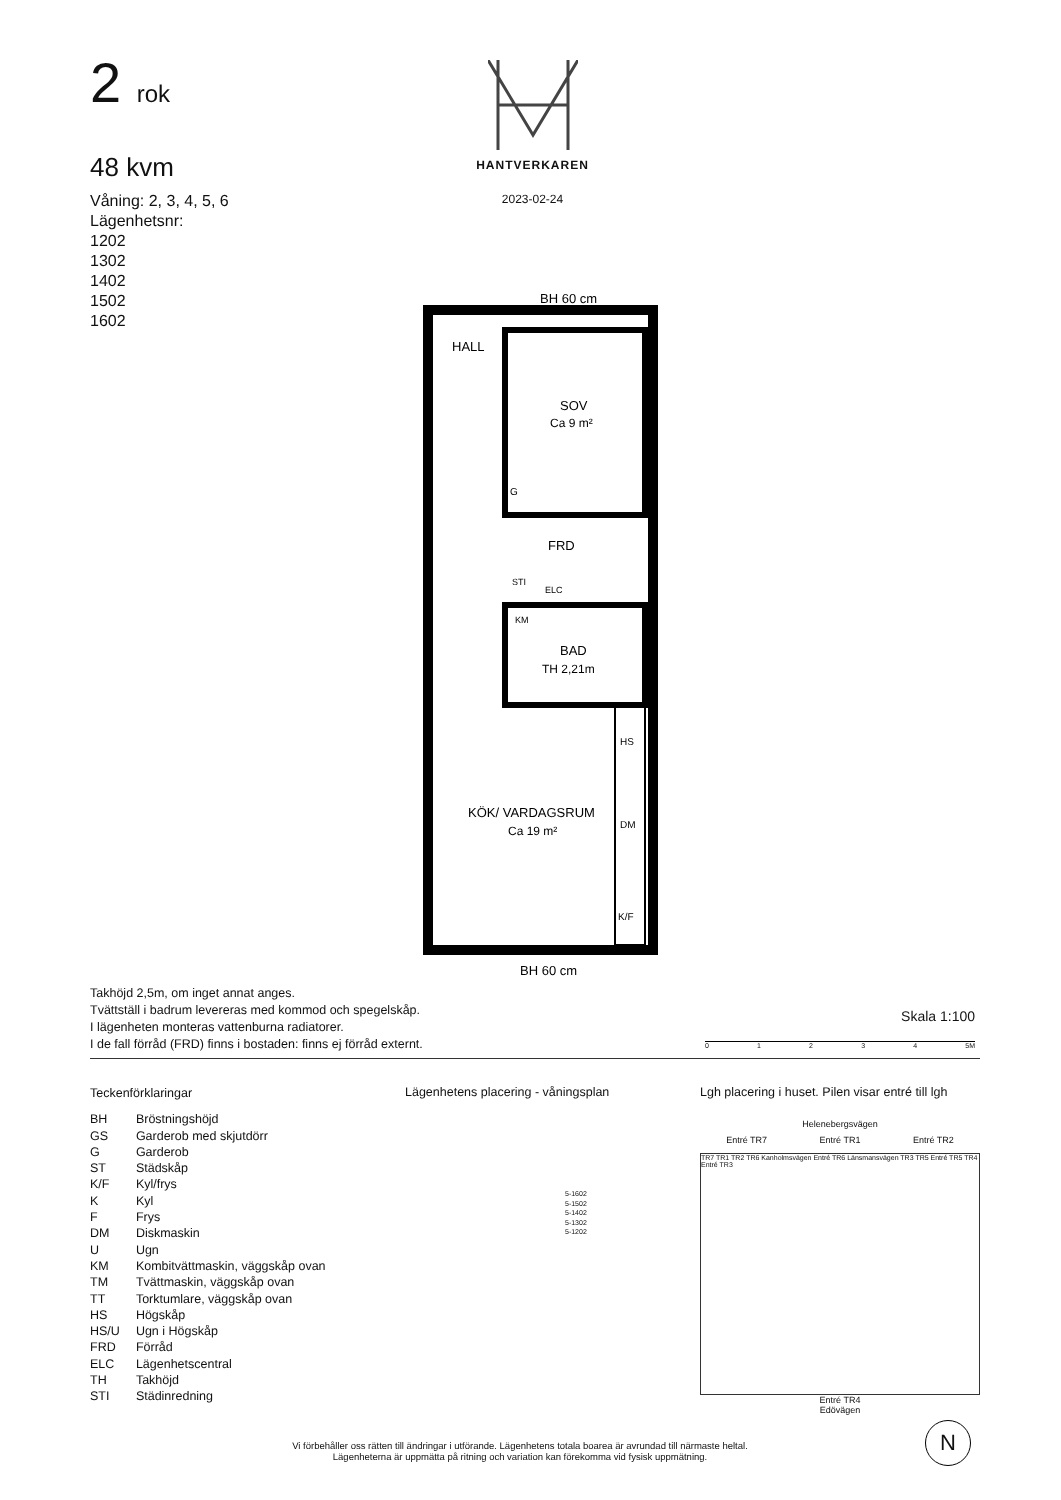2 rok
48 kvm
Våning: 2, 3, 4, 5, 6
Lägenhetsnr:
1202
1302
1402
1502
1602
HANTVERKAREN
2023-02-24
BH 60 cm
HALL
SOV
Ca 9 m²
G
FRD
STI
ELC
KM
BAD
TH 2,21m
HS
KÖK/ VARDAGSRUM
Ca 19 m²
DM
K/F
BH 60 cm
Takhöjd 2,5m, om inget annat anges.
Tvättställ i badrum levereras med kommod och spegelskåp.
I lägenheten monteras vattenburna radiatorer.
I de fall förråd (FRD) finns i bostaden: finns ej förråd externt.
Skala 1:100
0 1 2 3 4 5M
Teckenförklaringar
| BH | Bröstningshöjd |
| GS | Garderob med skjutdörr |
| G | Garderob |
| ST | Städskåp |
| K/F | Kyl/frys |
| K | Kyl |
| F | Frys |
| DM | Diskmaskin |
| U | Ugn |
| KM | Kombitvättmaskin, väggskåp ovan |
| TM | Tvättmaskin, väggskåp ovan |
| TT | Torktumlare, väggskåp ovan |
| HS | Högskåp |
| HS/U | Ugn i Högskåp |
| FRD | Förråd |
| ELC | Lägenhetscentral |
| TH | Takhöjd |
| STI | Städinredning |
Lägenhetens placering - våningsplan
5-1602
5-1502
5-1402
5-1302
5-1202
Lgh placering i huset. Pilen visar entré till lgh
Helenebergsvägen
Entré TR7 Entré TR1 Entré TR2
TR7 TR1 TR2 TR6 Kanholmsvägen Entré TR6 Länsmansvägen TR3 TR5 Entré TR5 TR4 Entré TR3
Entré TR4
Edövägen
Vi förbehåller oss rätten till ändringar i utförande. Lägenhetens totala boarea är avrundad till närmaste heltal.
Lägenheterna är uppmätta på ritning och variation kan förekomma vid fysisk uppmätning.
N